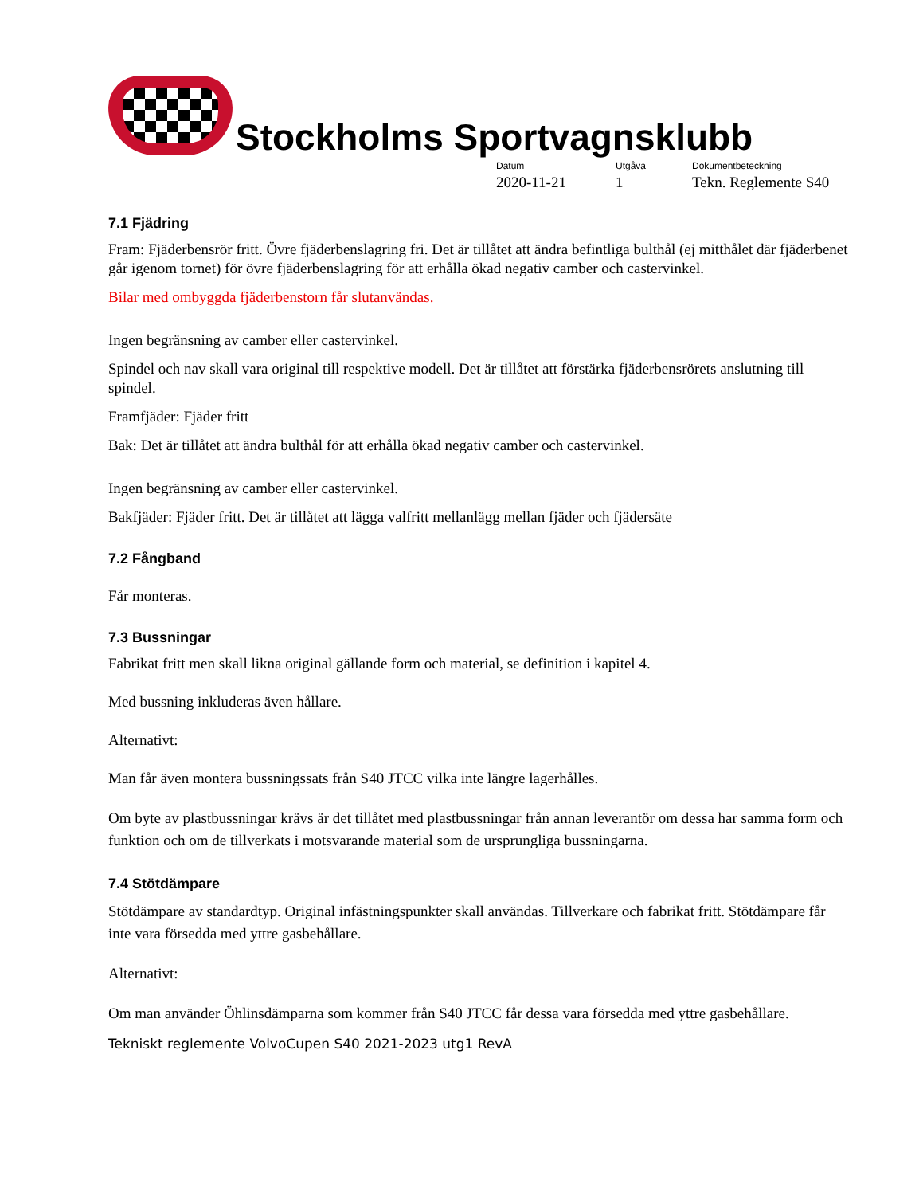Stockholms Sportvagnsklubb
Datum
2020-11-21
Utgåva
1
Dokumentbeteckning
Tekn. Reglemente S40
7.1 Fjädring
Fram: Fjäderbensrör fritt. Övre fjäderbenslagring fri. Det är tillåtet att ändra befintliga bulthål (ej mitthålet där fjäderbenet går igenom tornet) för övre fjäderbenslagring för att erhålla ökad negativ camber och castervinkel.
Bilar med ombyggda fjäderbenstorn får slutanvändas.
Ingen begränsning av camber eller castervinkel.
Spindel och nav skall vara original till respektive modell. Det är tillåtet att förstärka fjäderbensrörets anslutning till spindel.
Framfjäder: Fjäder fritt
Bak: Det är tillåtet att ändra bulthål för att erhålla ökad negativ camber och castervinkel.
Ingen begränsning av camber eller castervinkel.
Bakfjäder: Fjäder fritt. Det är tillåtet att lägga valfritt mellanlägg mellan fjäder och fjädersäte
7.2 Fångband
Får monteras.
7.3 Bussningar
Fabrikat fritt men skall likna original gällande form och material, se definition i kapitel 4.
Med bussning inkluderas även hållare.
Alternativt:
Man får även montera bussningssats från S40 JTCC vilka inte längre lagerhålles.
Om byte av plastbussningar krävs är det tillåtet med plastbussningar från annan leverantör om dessa har samma form och funktion och om de tillverkats i motsvarande material som de ursprungliga bussningarna.
7.4 Stötdämpare
Stötdämpare av standardtyp. Original infästningspunkter skall användas. Tillverkare och fabrikat fritt. Stötdämpare får inte vara försedda med yttre gasbehållare.
Alternativt:
Om man använder Öhlinsdämparna som kommer från S40 JTCC får dessa vara försedda med yttre gasbehållare.
Tekniskt reglemente VolvoCupen S40 2021-2023 utg1 RevA